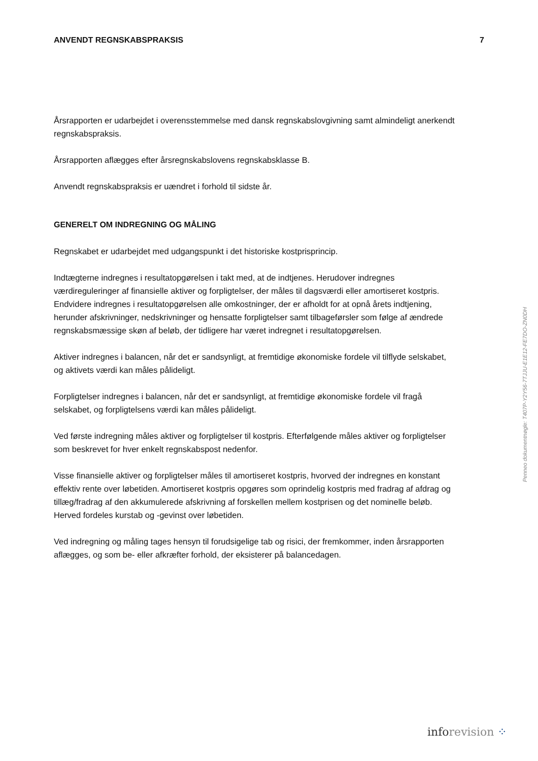ANVENDT REGNSKABSPRAKSIS 7
Årsrapporten er udarbejdet i overensstemmelse med dansk regnskabslovgivning samt almindeligt anerkendt regnskabspraksis.
Årsrapporten aflægges efter årsregnskabslovens regnskabsklasse B.
Anvendt regnskabspraksis er uændret i forhold til sidste år.
GENERELT OM INDREGNING OG MÅLING
Regnskabet er udarbejdet med udgangspunkt i det historiske kostprisprincip.
Indtægterne indregnes i resultatopgørelsen i takt med, at de indtjenes. Herudover indregnes værdireguleringer af finansielle aktiver og forpligtelser, der måles til dagsværdi eller amortiseret kostpris. Endvidere indregnes i resultatopgørelsen alle omkostninger, der er afholdt for at opnå årets indtjening, herunder afskrivninger, nedskrivninger og hensatte forpligtelser samt tilbageførsler som følge af ændrede regnskabsmæssige skøn af beløb, der tidligere har været indregnet i resultatopgørelsen.
Aktiver indregnes i balancen, når det er sandsynligt, at fremtidige økonomiske fordele vil tilflyde selskabet, og aktivets værdi kan måles pålideligt.
Forpligtelser indregnes i balancen, når det er sandsynligt, at fremtidige økonomiske fordele vil fragå selskabet, og forpligtelsens værdi kan måles pålideligt.
Ved første indregning måles aktiver og forpligtelser til kostpris. Efterfølgende måles aktiver og forpligtelser som beskrevet for hver enkelt regnskabspost nedenfor.
Visse finansielle aktiver og forpligtelser måles til amortiseret kostpris, hvorved der indregnes en konstant effektiv rente over løbetiden. Amortiseret kostpris opgøres som oprindelig kostpris med fradrag af afdrag og tillæg/fradrag af den akkumulerede afskrivning af forskellen mellem kostprisen og det nominelle beløb. Herved fordeles kurstab og -gevinst over løbetiden.
Ved indregning og måling tages hensyn til forudsigelige tab og risici, der fremkommer, inden årsrapporten aflægges, og som be- eller afkræfter forhold, der eksisterer på balancedagen.
Penneo dokumentnøgle: T407P-Y2Y56-7TJJU-E1E12-FE7DO-ZN0DH
inforevision ⁘